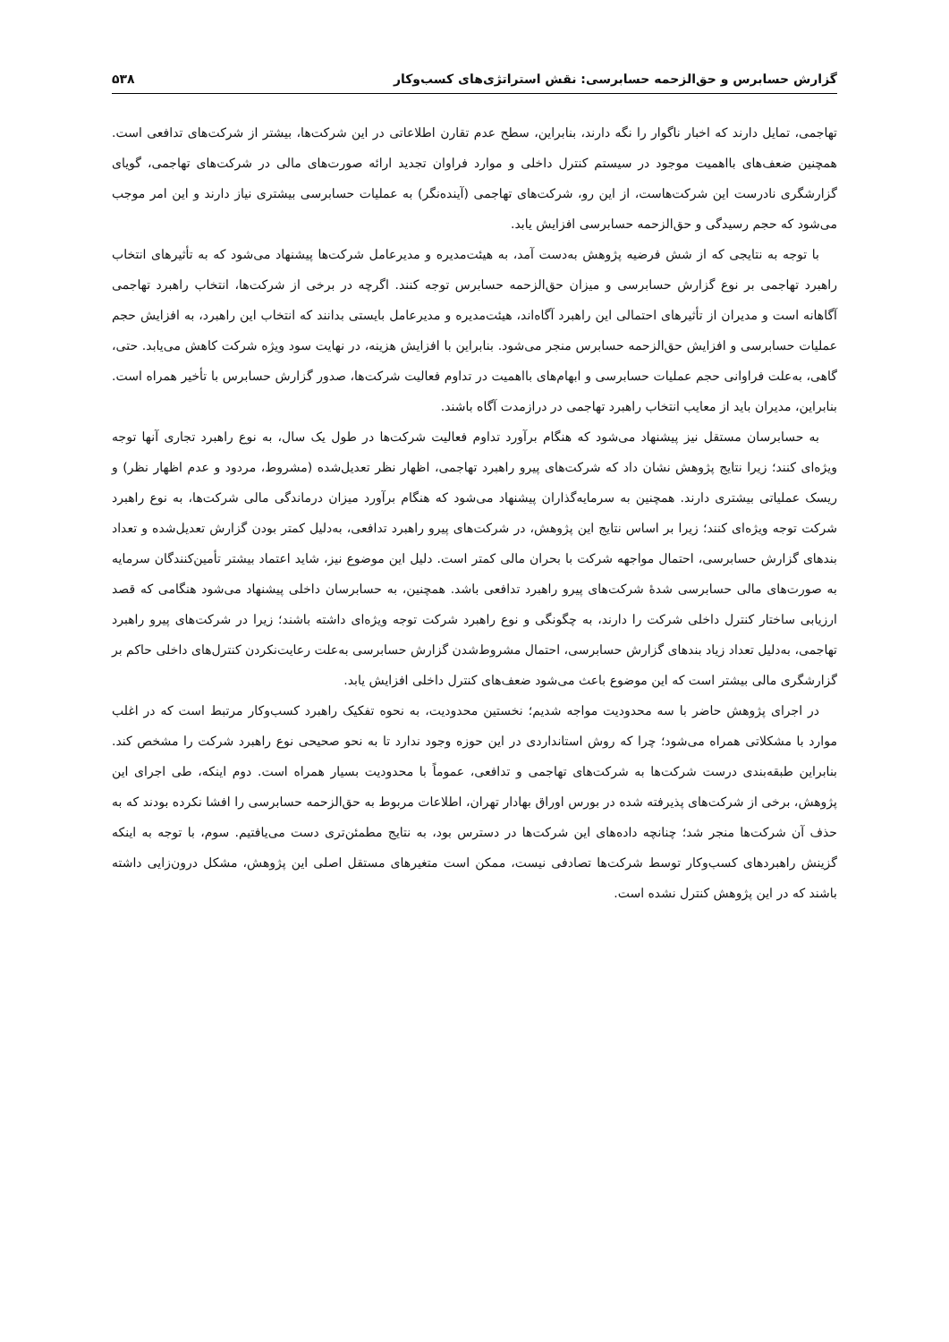گزارش حسابرس و حق‌الزحمه حسابرسی: نقش استراتژی‌های کسب‌وکار ۵۳۸
تهاجمی، تمایل دارند که اخبار ناگوار را نگه دارند، بنابراین، سطح عدم تقارن اطلاعاتی در این شرکت‌ها، بیشتر از شرکت‌های تدافعی است. همچنین ضعف‌های بااهمیت موجود در سیستم کنترل داخلی و موارد فراوان تجدید ارائه صورت‌های مالی در شرکت‌های تهاجمی، گویای گزارشگری نادرست این شرکت‌هاست، از این رو، شرکت‌های تهاجمی (آینده‌نگر) به عملیات حسابرسی بیشتری نیاز دارند و این امر موجب می‌شود که حجم رسیدگی و حق‌الزحمه حسابرسی افزایش یابد.
با توجه به نتایجی که از شش فرضیه پژوهش به‌دست آمد، به هیئت‌مدیره و مدیرعامل شرکت‌ها پیشنهاد می‌شود که به تأثیرهای انتخاب راهبرد تهاجمی بر نوع گزارش حسابرسی و میزان حق‌الزحمه حسابرس توجه کنند. اگرچه در برخی از شرکت‌ها، انتخاب راهبرد تهاجمی آگاهانه است و مدیران از تأثیرهای احتمالی این راهبرد آگاه‌اند، هیئت‌مدیره و مدیرعامل بایستی بدانند که انتخاب این راهبرد، به افزایش حجم عملیات حسابرسی و افزایش حق‌الزحمه حسابرس منجر می‌شود. بنابراین با افزایش هزینه، در نهایت سود ویژه شرکت کاهش می‌یابد. حتی، گاهی، به‌علت فراوانی حجم عملیات حسابرسی و ابهام‌های بااهمیت در تداوم فعالیت شرکت‌ها، صدور گزارش حسابرس با تأخیر همراه است. بنابراین، مدیران باید از معایب انتخاب راهبرد تهاجمی در درازمدت آگاه باشند.
به حسابرسان مستقل نیز پیشنهاد می‌شود که هنگام برآورد تداوم فعالیت شرکت‌ها در طول یک سال، به نوع راهبرد تجاری آنها توجه ویژه‌ای کنند؛ زیرا نتایج پژوهش نشان داد که شرکت‌های پیرو راهبرد تهاجمی، اظهار نظر تعدیل‌شده (مشروط، مردود و عدم اظهار نظر) و ریسک عملیاتی بیشتری دارند. همچنین به سرمایه‌گذاران پیشنهاد می‌شود که هنگام برآورد میزان درماندگی مالی شرکت‌ها، به نوع راهبرد شرکت توجه ویژه‌ای کنند؛ زیرا بر اساس نتایج این پژوهش، در شرکت‌های پیرو راهبرد تدافعی، به‌دلیل کمتر بودن گزارش تعدیل‌شده و تعداد بندهای گزارش حسابرسی، احتمال مواجهه شرکت با بحران مالی کمتر است. دلیل این موضوع نیز، شاید اعتماد بیشتر تأمین‌کنندگان سرمایه به صورت‌های مالی حسابرسی شدهٔ شرکت‌های پیرو راهبرد تدافعی باشد. همچنین، به حسابرسان داخلی پیشنهاد می‌شود هنگامی که قصد ارزیابی ساختار کنترل داخلی شرکت را دارند، به چگونگی و نوع راهبرد شرکت توجه ویژه‌ای داشته باشند؛ زیرا در شرکت‌های پیرو راهبرد تهاجمی، به‌دلیل تعداد زیاد بندهای گزارش حسابرسی، احتمال مشروط‌شدن گزارش حسابرسی به‌علت رعایت‌نکردن کنترل‌های داخلی حاکم بر گزارشگری مالی بیشتر است که این موضوع باعث می‌شود ضعف‌های کنترل داخلی افزایش یابد.
در اجرای پژوهش حاضر با سه محدودیت مواجه شدیم؛ نخستین محدودیت، به نحوه تفکیک راهبرد کسب‌وکار مرتبط است که در اغلب موارد با مشکلاتی همراه می‌شود؛ چرا که روش استانداردی در این حوزه وجود ندارد تا به نحو صحیحی نوع راهبرد شرکت را مشخص کند. بنابراین طبقه‌بندی درست شرکت‌ها به شرکت‌های تهاجمی و تدافعی، عموماً با محدودیت بسیار همراه است. دوم اینکه، طی اجرای این پژوهش، برخی از شرکت‌های پذیرفته شده در بورس اوراق بهادار تهران، اطلاعات مربوط به حق‌الزحمه حسابرسی را افشا نکرده بودند که به حذف آن شرکت‌ها منجر شد؛ چنانچه داده‌های این شرکت‌ها در دسترس بود، به نتایج مطمئن‌تری دست می‌یافتیم. سوم، با توجه به اینکه گزینش راهبردهای کسب‌وکار توسط شرکت‌ها تصادفی نیست، ممکن است متغیرهای مستقل اصلی این پژوهش، مشکل درون‌زایی داشته باشند که در این پژوهش کنترل نشده است.